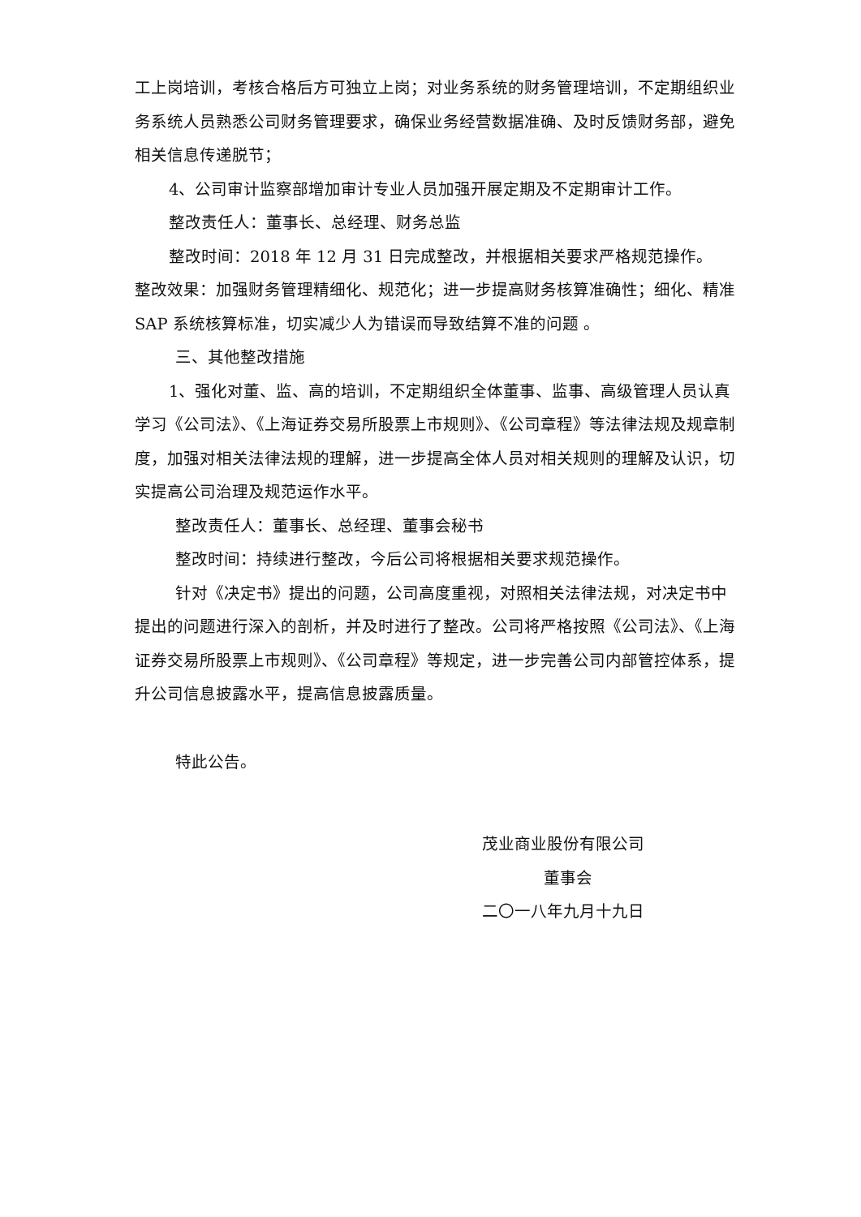工上岗培训，考核合格后方可独立上岗；对业务系统的财务管理培训，不定期组织业务系统人员熟悉公司财务管理要求，确保业务经营数据准确、及时反馈财务部，避免相关信息传递脱节；
4、公司审计监察部增加审计专业人员加强开展定期及不定期审计工作。
整改责任人：董事长、总经理、财务总监
整改时间：2018 年 12 月 31 日完成整改，并根据相关要求严格规范操作。
整改效果：加强财务管理精细化、规范化；进一步提高财务核算准确性；细化、精准 SAP 系统核算标准，切实减少人为错误而导致结算不准的问题 。
三、其他整改措施
1、强化对董、监、高的培训，不定期组织全体董事、监事、高级管理人员认真学习《公司法》、《上海证券交易所股票上市规则》、《公司章程》等法律法规及规章制度，加强对相关法律法规的理解，进一步提高全体人员对相关规则的理解及认识，切实提高公司治理及规范运作水平。
整改责任人：董事长、总经理、董事会秘书
整改时间：持续进行整改，今后公司将根据相关要求规范操作。
针对《决定书》提出的问题，公司高度重视，对照相关法律法规，对决定书中提出的问题进行深入的剖析，并及时进行了整改。公司将严格按照《公司法》、《上海证券交易所股票上市规则》、《公司章程》等规定，进一步完善公司内部管控体系，提升公司信息披露水平，提高信息披露质量。
特此公告。
茂业商业股份有限公司
董事会
二〇一八年九月十九日